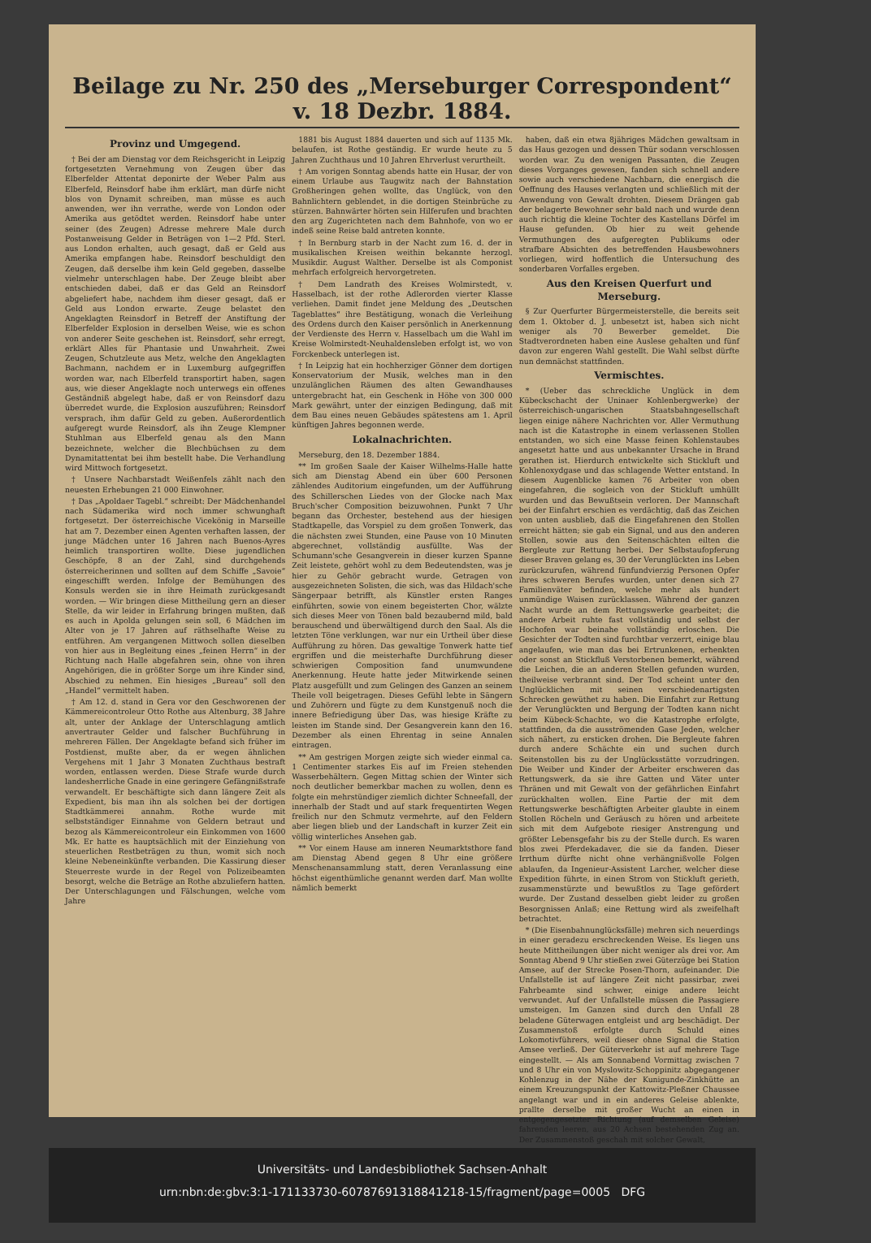Beilage zu Nr. 250 des „Merseburger Correspondent“ v. 18 Dezbr. 1884.
Provinz und Umgegend.
† Bei der am Dienstag vor dem Reichsgericht in Leipzig fortgesetzten Vernehmung von Zeugen über das Elberfelder Attentat deponirte der Weber Palm aus Elberfeld, Reinsdorf habe ihm erklärt, man dürfe nicht blos von Dynamit schreiben, man müsse es auch anwenden, wer ihn verrathe, werde von London oder Amerika aus getödtet werden. Reinsdorf habe unter seiner (des Zeugen) Adresse mehrere Male durch Postanweisung Gelder in Beträgen von 1—2 Pfd. Sterl. aus London erhalten, auch gesagt, daß er Geld aus Amerika empfangen habe. Reinsdorf beschuldigt den Zeugen, daß derselbe ihm kein Geld gegeben, dasselbe vielmehr unterschlagen habe. Der Zeuge bleibt aber entschieden dabei, daß er das Geld an Reinsdorf abgeliefert habe, nachdem ihm dieser gesagt, daß er Geld aus London erwarte. Zeuge belastet den Angeklagten Reinsdorf in Betreff der Anstiftung der Elberfelder Explosion in derselben Weise, wie es schon von anderer Seite geschehen ist. Reinsdorf, sehr erregt, erklärt Alles für Phantasie und Unwahrheit. Zwei Zeugen, Schutzleute aus Metz, welche den Angeklagten Bachmann, nachdem er in Luxemburg aufgegriffen worden war, nach Elberfeld transportirt haben, sagen aus, wie dieser Angeklagte noch unterwegs ein offenes Geständniß abgelegt habe, daß er von Reinsdorf dazu überredet wurde, die Explosion auszuführen; Reinsdorf versprach, ihm dafür Geld zu geben. Außerordentlich aufgeregt wurde Reinsdorf, als ihn Zeuge Klempner Stuhlman aus Elberfeld genau als den Mann bezeichnete, welcher die Blechbüchsen zu dem Dynamitattentat bei ihm bestellt habe. Die Verhandlung wird Mittwoch fortgesetzt.
† Unsere Nachbarstadt Weißenfels zählt nach den neuesten Erhebungen 21 000 Einwohner.
† Das „Apoldaer Tagebl.“ schreibt: Der Mädchenhandel nach Südamerika wird noch immer schwunghaft fortgesetzt. Der österreichische Vicekönig in Marseille hat am 7. Dezember einen Agenten verhaften lassen, der junge Mädchen unter 16 Jahren nach Buenos-Ayres heimlich transportiren wollte. Diese jugendlichen Geschöpfe, 8 an der Zahl, sind durchgehends österreicherinnen und sollten auf dem Schiffe „Savoie“ eingeschifft werden. Infolge der Bemühungen des Konsuls werden sie in ihre Heimath zurückgesandt worden. — Wir bringen diese Mittheilung gern an dieser Stelle, da wir leider in Erfahrung bringen mußten, daß es auch in Apolda gelungen sein soll, 6 Mädchen im Alter von je 17 Jahren auf räthselhafte Weise zu entführen. Am vergangenen Mittwoch sollen dieselben von hier aus in Begleitung eines „feinen Herrn“ in der Richtung nach Halle abgefahren sein, ohne von ihren Angehörigen, die in größter Sorge um ihre Kinder sind, Abschied zu nehmen. Ein hiesiges „Bureau“ soll den „Handel“ vermittelt haben.
† Am 12. d. stand in Gera vor den Geschworenen der Kämmereicontroleur Otto Rothe aus Altenburg, 38 Jahre alt, unter der Anklage der Unterschlagung amtlich anvertrauter Gelder und falscher Buchführung in mehreren Fällen. Der Angeklagte befand sich früher im Postdienst, mußte aber, da er wegen ähnlichen Vergehens mit 1 Jahr 3 Monaten Zuchthaus bestraft worden, entlassen werden. Diese Strafe wurde durch landesherrliche Gnade in eine geringere Gefängnißstrafe verwandelt. Er beschäftigte sich dann längere Zeit als Expedient, bis man ihn als solchen bei der dortigen Stadtkämmerei annahm. Rothe wurde mit selbstständiger Einnahme von Geldern betraut und bezog als Kämmereicontroleur ein Einkommen von 1600 Mk. Er hatte es hauptsächlich mit der Einziehung von steuerlichen Restbeträgen zu thun, womit sich noch kleine Nebeneinkünfte verbanden. Die Kassirung dieser Steuerreste wurde in der Regel von Polizeibeamten besorgt, welche die Beträge an Rothe abzuliefern hatten. Der Unterschlagungen und Fälschungen, welche vom Jahre
1881 bis August 1884 dauerten und sich auf 1135 Mk. belaufen, ist Rothe geständig. Er wurde heute zu 5 Jahren Zuchthaus und 10 Jahren Ehrverlust verurtheilt.
† Am vorigen Sonntag abends hatte ein Husar, der von einem Urlaube aus Taugwitz nach der Bahnstation Großheringen gehen wollte, das Unglück, von den Bahnlichtern geblendet, in die dortigen Steinbrüche zu stürzen. Bahnwärter hörten sein Hilferufen und brachten den arg Zugerichteten nach dem Bahnhofe, von wo er indeß seine Reise bald antreten konnte.
† In Bernburg starb in der Nacht zum 16. d. der in musikalischen Kreisen weithin bekannte herzogl. Musikdir. August Walther. Derselbe ist als Componist mehrfach erfolgreich hervorgetreten.
† Dem Landrath des Kreises Wolmirstedt, v. Hasselbach, ist der rothe Adlerorden vierter Klasse verliehen. Damit findet jene Meldung des „Deutschen Tageblattes“ ihre Bestätigung, wonach die Verleihung des Ordens durch den Kaiser persönlich in Anerkennung der Verdienste des Herrn v. Hasselbach um die Wahl im Kreise Wolmirstedt-Neuhaldensleben erfolgt ist, wo von Forckenbeck unterlegen ist.
† In Leipzig hat ein hochherziger Gönner dem dortigen Konservatorium der Musik, welches man in den unzulänglichen Räumen des alten Gewandhauses untergebracht hat, ein Geschenk in Höhe von 300 000 Mark gewährt, unter der einzigen Bedingung, daß mit dem Bau eines neuen Gebäudes spätestens am 1. April künftigen Jahres begonnen werde.
Lokalnachrichten.
Merseburg, den 18. Dezember 1884.
** Im großen Saale der Kaiser Wilhelms-Halle hatte sich am Dienstag Abend ein über 600 Personen zählendes Auditorium eingefunden, um der Aufführung des Schillerschen Liedes von der Glocke nach Max Bruch'scher Composition beizuwohnen. Punkt 7 Uhr begann das Orchester, bestehend aus der hiesigen Stadtkapelle, das Vorspiel zu dem großen Tonwerk, das die nächsten zwei Stunden, eine Pause von 10 Minuten abgerechnet, vollständig ausfüllte. Was der Schumann'sche Gesangverein in dieser kurzen Spanne Zeit leistete, gehört wohl zu dem Bedeutendsten, was je hier zu Gehör gebracht wurde. Getragen von ausgezeichneten Solisten, die sich, was das Hildach'sche Sängerpaar betrifft, als Künstler ersten Ranges einführten, sowie von einem begeisterten Chor, wälzte sich dieses Meer von Tönen bald bezaubernd mild, bald berauschend und überwältigend durch den Saal. Als die letzten Töne verklungen, war nur ein Urtheil über diese Aufführung zu hören. Das gewaltige Tonwerk hatte tief ergriffen und die meisterhafte Durchführung dieser schwierigen Composition fand unumwundene Anerkennung. Heute hatte jeder Mitwirkende seinen Platz ausgefüllt und zum Gelingen des Ganzen an seinem Theile voll beigetragen. Dieses Gefühl lebte in Sängern und Zuhörern und fügte zu dem Kunstgenuß noch die innere Befriedigung über Das, was hiesige Kräfte zu leisten im Stande sind. Der Gesangverein kann den 16. Dezember als einen Ehrentag in seine Annalen eintragen.
** Am gestrigen Morgen zeigte sich wieder einmal ca. 1 Centimenter starkes Eis auf im Freien stehenden Wasserbehältern. Gegen Mittag schien der Winter sich noch deutlicher bemerkbar machen zu wollen, denn es folgte ein mehrstündiger ziemlich dichter Schneefall, der innerhalb der Stadt und auf stark frequentirten Wegen freilich nur den Schmutz vermehrte, auf den Feldern aber liegen blieb und der Landschaft in kurzer Zeit ein völlig winterliches Ansehen gab.
** Vor einem Hause am inneren Neumarktsthore fand am Dienstag Abend gegen 8 Uhr eine größere Menschenansammlung statt, deren Veranlassung eine höchst eigenthümliche genannt werden darf. Man wollte nämlich bemerkt
haben, daß ein etwa 8jähriges Mädchen gewaltsam in das Haus gezogen und dessen Thür sodann verschlossen worden war. Zu den wenigen Passanten, die Zeugen dieses Vorganges gewesen, fanden sich schnell andere sowie auch verschiedene Nachbarn, die energisch die Oeffnung des Hauses verlangten und schließlich mit der Anwendung von Gewalt drohten. Diesem Drängen gab der belagerte Bewohner sehr bald nach und wurde denn auch richtig die kleine Tochter des Kastellans Dörfel im Hause gefunden. Ob hier zu weit gehende Vermuthungen des aufgeregten Publikums oder strafbare Absichten des betreffenden Hausbewohners vorliegen, wird hoffentlich die Untersuchung des sonderbaren Vorfalles ergeben.
Aus den Kreisen Querfurt und Merseburg.
§ Zur Querfurter Bürgermeisterstelle, die bereits seit dem 1. Oktober d. J. unbesetzt ist, haben sich nicht weniger als 70 Bewerber gemeldet. Die Stadtverordneten haben eine Auslese gehalten und fünf davon zur engeren Wahl gestellt. Die Wahl selbst dürfte nun demnächst stattfinden.
Vermischtes.
* (Ueber das schreckliche Unglück in dem Kübeckschacht der Uninaer Kohlenbergwerke) der österreichisch-ungarischen Staatsbahngesellschaft liegen einige nähere Nachrichten vor. Aller Vermuthung nach ist die Katastrophe in einem verlassenen Stollen entstanden, wo sich eine Masse feinen Kohlenstaubes angesetzt hatte und aus unbekannter Ursache in Brand gerathen ist. Hierdurch entwickelte sich Stickluft und Kohlenoxydgase und das schlagende Wetter entstand. In diesem Augenblicke kamen 76 Arbeiter von oben eingefahren, die sogleich von der Stickluft umhüllt wurden und das Bewußtsein verloren. Der Mannschaft bei der Einfahrt erschien es verdächtig, daß das Zeichen von unten ausblieb, daß die Eingefahrenen den Stollen erreicht hätten; sie gab ein Signal, und aus den anderen Stollen, sowie aus den Seitenschächten eilten die Bergleute zur Rettung herbei. Der Selbstaufopferung dieser Braven gelang es, 30 der Verunglückten ins Leben zurückzurufen, während fünfundvierzig Personen Opfer ihres schweren Berufes wurden, unter denen sich 27 Familienväter befinden, welche mehr als hundert unmündige Waisen zurücklassen. Während der ganzen Nacht wurde an dem Rettungswerke gearbeitet; die andere Arbeit ruhte fast vollständig und selbst der Hochofen war beinahe vollständig erloschen. Die Gesichter der Todten sind furchtbar verzerrt, einige blau angelaufen, wie man das bei Ertrunkenen, erhenkten oder sonst an Stickfluß Verstorbenen bemerkt, während die Leichen, die an anderen Stellen gefunden wurden, theilweise verbrannt sind. Der Tod scheint unter den Unglücklichen mit seinen verschiedenartigsten Schrecken gewüthet zu haben. Die Einfahrt zur Rettung der Verunglückten und Bergung der Todten kann nicht beim Kübeck-Schachte, wo die Katastrophe erfolgte, stattfinden, da die ausströmenden Gase Jeden, welcher sich nähert, zu ersticken drohen. Die Bergleute fahren durch andere Schächte ein und suchen durch Seitenstollen bis zu der Unglücksstätte vorzudringen. Die Weiber und Kinder der Arbeiter erschweren das Rettungswerk, da sie ihre Gatten und Väter unter Thränen und mit Gewalt von der gefährlichen Einfahrt zurückhalten wollen. Eine Partie der mit dem Rettungswerke beschäftigten Arbeiter glaubte in einem Stollen Röcheln und Geräusch zu hören und arbeitete sich mit dem Aufgebote riesiger Anstrengung und größter Lebensgefahr bis zu der Stelle durch. Es waren blos zwei Pferdekadaver, die sie da fanden. Dieser Irrthum dürfte nicht ohne verhängnißvolle Folgen ablaufen, da Ingenieur-Assistent Larcher, welcher diese Expedition führte, in einen Strom von Stickluft gerieth, zusammenstürzte und bewußtlos zu Tage gefördert wurde. Der Zustand desselben giebt leider zu großen Besorgnissen Anlaß; eine Rettung wird als zweifelhaft betrachtet.
* (Die Eisenbahnunglücksfälle) mehren sich neuerdings in einer geradezu erschreckenden Weise. Es liegen uns heute Mittheilungen über nicht weniger als drei vor. Am Sonntag Abend 9 Uhr stießen zwei Güterzüge bei Station Amsee, auf der Strecke Posen-Thorn, aufeinander. Die Unfallstelle ist auf längere Zeit nicht passirbar, zwei Fahrbeamte sind schwer, einige andere leicht verwundet. Auf der Unfallstelle müssen die Passagiere umsteigen. Im Ganzen sind durch den Unfall 28 beladene Güterwagen entgleist und arg beschädigt. Der Zusammenstoß erfolgte durch Schuld eines Lokomotivführers, weil dieser ohne Signal die Station Amsee verließ. Der Güterverkehr ist auf mehrere Tage eingestellt. — Als am Sonnabend Vormittag zwischen 7 und 8 Uhr ein von Myslowitz-Schoppinitz abgegangener Kohlenzug in der Nähe der Kunigunde-Zinkhütte an einem Kreuzungspunkt der Kattowitz-Pleßner Chaussee angelangt war und in ein anderes Geleise ablenkte, prallte derselbe mit großer Wucht an einen in entgegengesetzter Richtung (auf demselben Geleise) fahrenden leeren, aus 20 Achsen bestehenden Zug an. Der Zusammenstoß geschah mit solcher Gewalt,
Universitäts- und Landesbibliothek Sachsen-Anhalt
urn:nbn:de:gbv:3:1-171133730-60787691318841218-15/fragment/page=0005 DFG